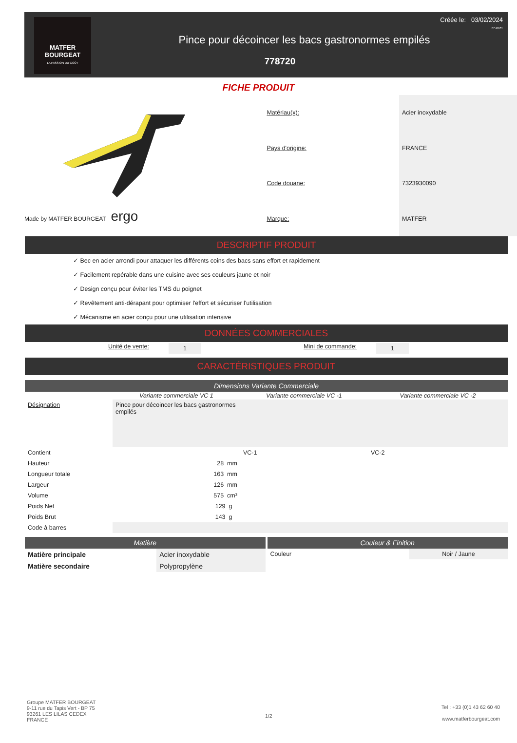MATFER
BOURGEAT
LA PASSION DU GOÛT
Créée le: 03/02/2024
07:40:01
Pince pour décoincer les bacs gastronormes empilés
778720
FICHE PRODUIT
Made by MATFER BOURGEAT ergo
| Matériau(x): | Acier inoxydable |
| Pays d'origine: | FRANCE |
| Code douane: | 7323930090 |
| Marque: | MATFER |
DESCRIPTIF PRODUIT
✓ Bec en acier arrondi pour attaquer les différents coins des bacs sans effort et rapidement
✓ Facilement repérable dans une cuisine avec ses couleurs jaune et noir
✓ Design conçu pour éviter les TMS du poignet
✓ Revêtement anti-dérapant pour optimiser l'effort et sécuriser l'utilisation
✓ Mécanisme en acier conçu pour une utilisation intensive
DONNÉES COMMERCIALES
Unité de vente: 1 Mini de commande: 1
CARACTÉRISTIQUES PRODUIT
Dimensions Variante Commerciale
| | Variante commerciale VC 1 | Variante commerciale VC -1 | Variante commerciale VC -2 |
| --- | --- | --- | --- |
| Désignation | Pince pour décoincer les bacs gastronormes empilés | | |
| Contient | | VC-1 | VC-2 |
| Hauteur | 28 mm | | |
| Longueur totale | 163 mm | | |
| Largeur | 126 mm | | |
| Volume | 575 cm³ | | |
| Poids Net | 129 g | | |
| Poids Brut | 143 g | | |
| Code à barres | | | |
Matière
| Matière principale | Acier inoxydable |
| Matière secondaire | Polypropylène |
Couleur & Finition
| Couleur | Noir / Jaune |
Groupe MATFER BOURGEAT
9-11 rue du Tapis Vert - BP 75
93261 LES LILAS CEDEX
FRANCE
1/2
Tel : +33 (0)1 43 62 60 40
www.matferbourgeat.com